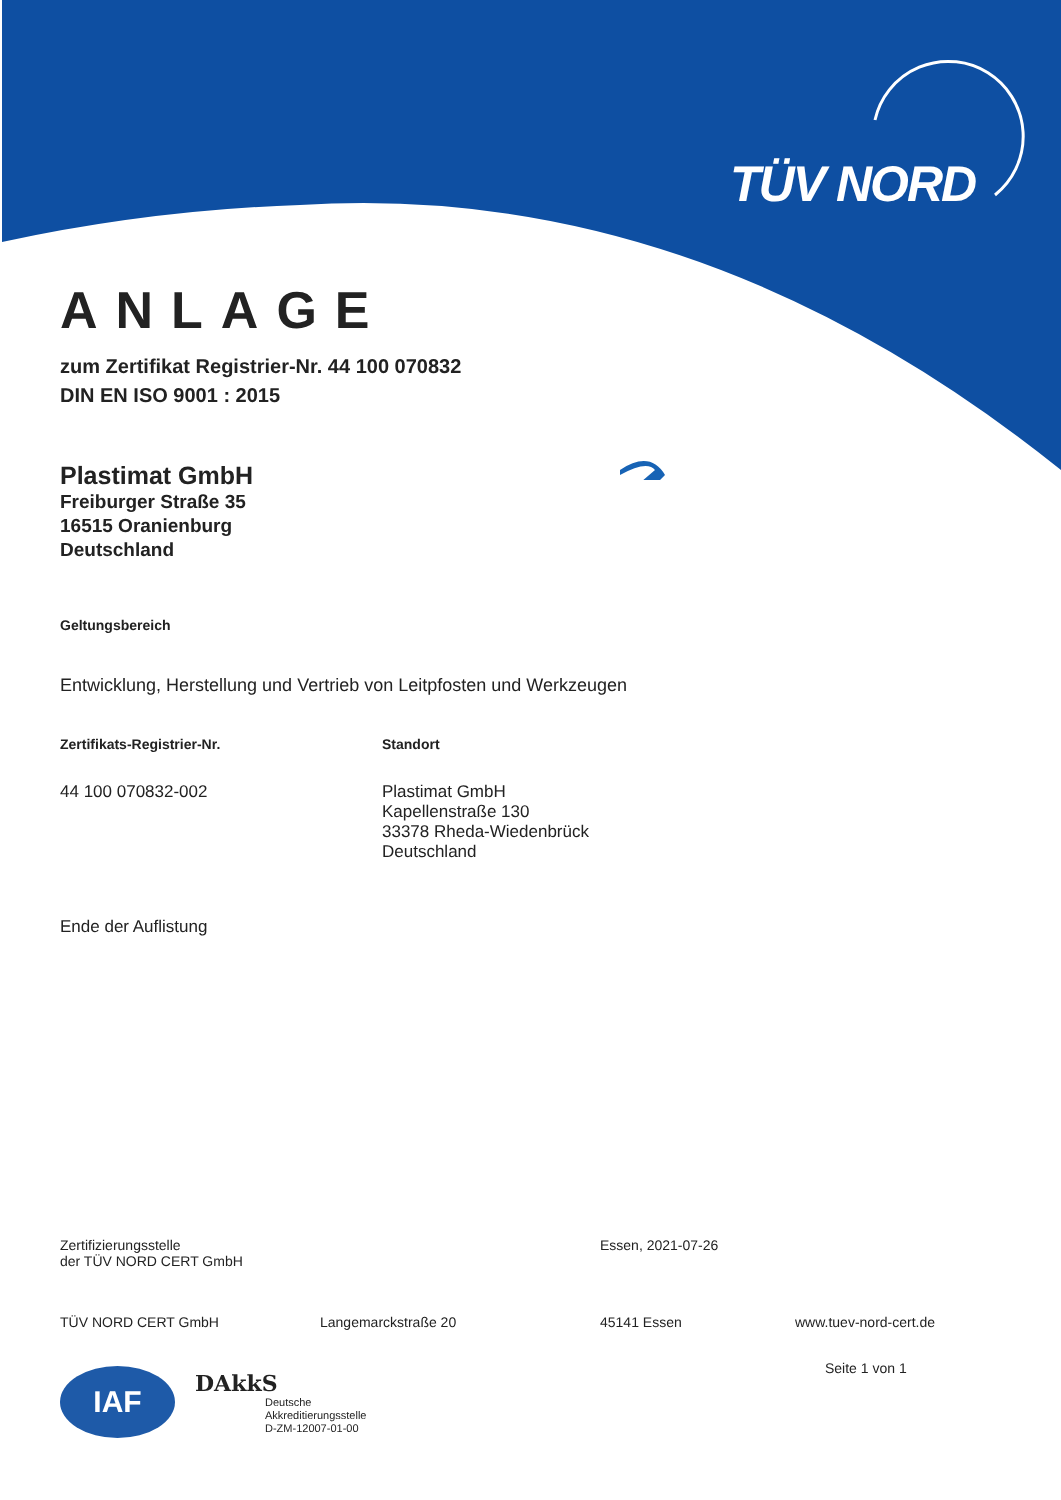TÜV NORD
ANLAGE
zum Zertifikat Registrier-Nr. 44 100 070832
DIN EN ISO 9001 : 2015
Plastimat GmbH
Freiburger Straße 35
16515 Oranienburg
Deutschland
Geltungsbereich
Entwicklung, Herstellung und Vertrieb von Leitpfosten und Werkzeugen
Zertifikats-Registrier-Nr. Standort
44 100 070832-002 Plastimat GmbH
Kapellenstraße 130
33378 Rheda-Wiedenbrück
Deutschland
Ende der Auflistung
Zertifizierungsstelle
der TÜV NORD CERT GmbH
Essen, 2021-07-26
TÜV NORD CERT GmbH Langemarckstraße 20 45141 Essen www.tuev-nord-cert.de
Seite 1 von 1
IAF
DAkkS
Deutsche
Akkreditierungsstelle
D-ZM-12007-01-00